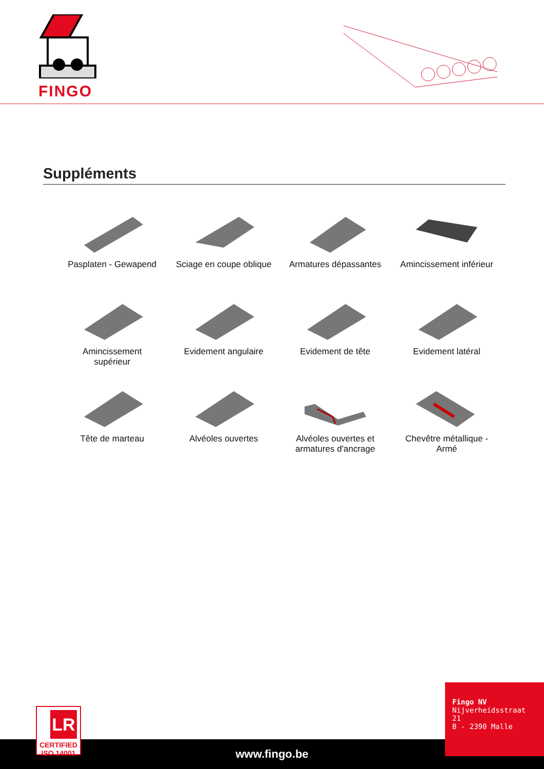FINGO
Suppléments
Pasplaten - Gewapend
Sciage en coupe oblique
Armatures dépassantes
Amincissement inférieur
Amincissement
supérieur
Evidement angulaire
Evidement de tête
Evidement latéral
Tête de marteau
Alvéoles ouvertes
Alvéoles ouvertes et
armatures d'ancrage
Chevêtre métallique -
Armé
www.fingo.be
Fingo NV
Nijverheidsstraat 21
B - 2390 Malle
LR
CERTIFIED
ISO 14001